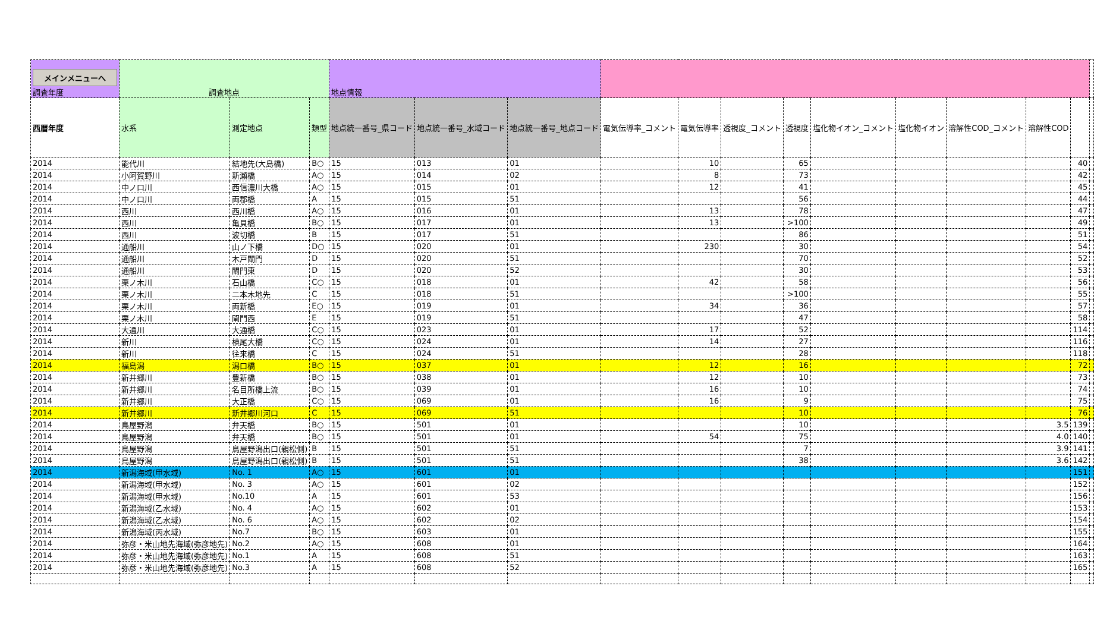| メインメニューへ 調査年度 | 調査地点 | | | 地点情報 | | | | | | | | | | | | |
| 西暦年度 | 水系 | 測定地点 | 類型 | 地点統一番号_県コード | 地点統一番号_水域コード | 地点統一番号_地点コード | 電気伝導率_コメント | 電気伝導率 | 透視度_コメント | 透視度 | 塩化物イオン_コメント | 塩化物イオン | 溶解性COD_コメント | 溶解性COD | | |
| 2014 | 能代川 | 結地先(大島橋) | B○ | 15 | 013 | 01 | | 10 | | 65 | | | | | 40 | |
| 2014 | 小阿賀野川 | 新瀬橋 | A○ | 15 | 014 | 02 | | 8 | | 73 | | | | | 42 | |
| 2014 | 中ノ口川 | 西信濃川大橋 | A○ | 15 | 015 | 01 | | 12 | | 41 | | | | | 45 | |
| 2014 | 中ノ口川 | 両郡橋 | A | 15 | 015 | 51 | | | | 56 | | | | | 44 | |
| 2014 | 西川 | 西川橋 | A○ | 15 | 016 | 01 | | 13 | | 78 | | | | | 47 | |
| 2014 | 西川 | 亀貝橋 | B○ | 15 | 017 | 01 | | 13 | | >100 | | | | | 49 | |
| 2014 | 西川 | 波切橋 | B | 15 | 017 | 51 | | | | 86 | | | | | 51 | |
| 2014 | 通船川 | 山ノ下橋 | D○ | 15 | 020 | 01 | | 230 | | 30 | | | | | 54 | |
| 2014 | 通船川 | 木戸閘門 | D | 15 | 020 | 51 | | | | 70 | | | | | 52 | |
| 2014 | 通船川 | 閘門東 | D | 15 | 020 | 52 | | | | 30 | | | | | 53 | |
| 2014 | 栗ノ木川 | 石山橋 | C○ | 15 | 018 | 01 | | 42 | | 58 | | | | | 56 | |
| 2014 | 栗ノ木川 | 二本木地先 | C | 15 | 018 | 51 | | | | >100 | | | | | 55 | |
| 2014 | 栗ノ木川 | 両新橋 | E○ | 15 | 019 | 01 | | 34 | | 36 | | | | | 57 | |
| 2014 | 栗ノ木川 | 閘門西 | E | 15 | 019 | 51 | | | | 47 | | | | | 58 | |
| 2014 | 大通川 | 大通橋 | C○ | 15 | 023 | 01 | | 17 | | 52 | | | | | 114 | |
| 2014 | 新川 | 槙尾大橋 | C○ | 15 | 024 | 01 | | 14 | | 27 | | | | | 116 | |
| 2014 | 新川 | 往来橋 | C | 15 | 024 | 51 | | | | 28 | | | | | 118 | |
| 2014 | 福島潟 | 潟口橋 | B○ | 15 | 037 | 01 | | 12 | | 16 | | | | | 72 | |
| 2014 | 新井郷川 | 豊新橋 | B○ | 15 | 038 | 01 | | 12 | | 10 | | | | | 73 | |
| 2014 | 新井郷川 | 名目所橋上流 | B○ | 15 | 039 | 01 | | 16 | | 10 | | | | | 74 | |
| 2014 | 新井郷川 | 大正橋 | C○ | 15 | 069 | 01 | | 16 | | 9 | | | | | 75 | |
| 2014 | 新井郷川 | 新井郷川河口 | C | 15 | 069 | 51 | | | | 10 | | | | | 76 | |
| 2014 | 鳥屋野潟 | 弁天橋 | B○ | 15 | 501 | 01 | | | | 10 | | | | 3.5 | 139 | |
| 2014 | 鳥屋野潟 | 弁天橋 | B○ | 15 | 501 | 01 | | 54 | | 75 | | | | 4.0 | 140 | |
| 2014 | 鳥屋野潟 | 鳥屋野潟出口(親松側) | B | 15 | 501 | 51 | | | | 7 | | | | 3.9 | 141 | |
| 2014 | 鳥屋野潟 | 鳥屋野潟出口(親松側) | B | 15 | 501 | 51 | | | | 38 | | | | 3.6 | 142 | |
| 2014 | 新潟海域(甲水域) | No. 1 | A○ | 15 | 601 | 01 | | | | | | | | | 151 | |
| 2014 | 新潟海域(甲水域) | No. 3 | A○ | 15 | 601 | 02 | | | | | | | | | 152 | |
| 2014 | 新潟海域(甲水域) | No.10 | A | 15 | 601 | 53 | | | | | | | | | 156 | |
| 2014 | 新潟海域(乙水域) | No. 4 | A○ | 15 | 602 | 01 | | | | | | | | | 153 | |
| 2014 | 新潟海域(乙水域) | No. 6 | A○ | 15 | 602 | 02 | | | | | | | | | 154 | |
| 2014 | 新潟海域(丙水域) | No.7 | B○ | 15 | 603 | 01 | | | | | | | | | 155 | |
| 2014 | 弥彦・米山地先海域(弥彦地先) | No.2 | A○ | 15 | 608 | 01 | | | | | | | | | 164 | |
| 2014 | 弥彦・米山地先海域(弥彦地先) | No.1 | A | 15 | 608 | 51 | | | | | | | | | 163 | |
| 2014 | 弥彦・米山地先海域(弥彦地先) | No.3 | A | 15 | 608 | 52 | | | | | | | | | 165 | |